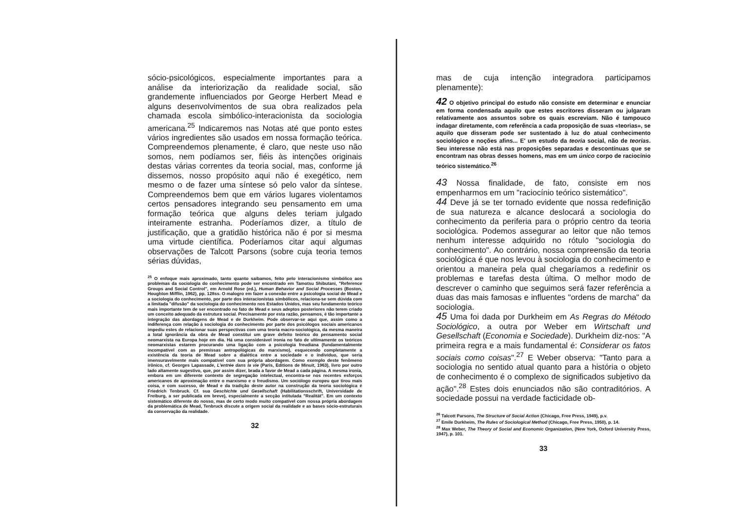sócio-psicológicos, especialmente importantes para a análise da interiorização da realidade social, são grandemente influenciados por George Herbert Mead e alguns desenvolvimentos de sua obra realizados pela chamada escola simbólico-interacionista da sociologia americana.<sup>25</sup> Indicaremos nas Notas até que ponto estes vários ingredientes são usados em nossa formação teórica. Compreendemos plenamente, é claro, que neste uso não somos, nem podíamos ser, fiéis às intenções originais destas várias correntes da teoria social, mas, conforme já dissemos, nosso propósito aqui não é exegético, nem mesmo o de fazer uma síntese só pelo valor da síntese. Compreendemos bem que em vários lugares violentamos certos pensadores integrando seu pensamento em uma formação teórica que alguns deles teriam julgado inteiramente estranha. Poderíamos dizer, a título de justificação, que a gratidão histórica não é por si mesma uma virtude científica. Poderíamos citar aqui algumas observações de Talcott Parsons (sobre cuja teoria temos sérias dúvidas,
<sup>25</sup> O enfoque mais aproximado, tanto quanto saibamos, feito pelo interacionismo simbólico aos problemas da sociologia do conhecimento pode ser encontrado em Tamotsu Shibutani, "Reference Groups and Social Control", em Arnold Rose (ed.), Human Behavior and Social Processes (Boston, Houghton Mifflin, 1962), pp. 128ss. O malogro em fazer a conexão entre a psicologia social de Mead e a sociologia do conhecimento, por parte dos interacionistas simbólicos, relaciona-se sem dúvida com a limitada "difusão" da sociologia do conhecimento nos Estados Unidos, mas seu fundamento teórico mais importante tem de ser encontrado no fato de Mead e seus adeptos posteriores não terem criado um conceito adequado da estrutura social. Precisamente por esta razão, pensamos, é tão importante a integração das abordagens de Mead e de Durkheim. Pode observar-se aqui que, assim como a indiferença com relação à sociologia do conhecimento por parte dos psicólogos sociais americanos impediu estes de relacionar suas perspectivas com uma teoria macro-sociológica, da mesma maneira a total ignorância da obra de Mead constitui um grave defeito teórico do pensamento social neomarxista na Europa hoje em dia. Há uma considerável ironia no fato de ultimamente os teóricos neomarxistas estarem procurando uma ligação com a psicologia freudiana (fundamentalmente incompatível com as premissas antropológicas do marxismo), esquecendo completamente a existência da teoria de Mead sobre a dialética entre a sociedade e o indivíduo, que seria imensuravelmente mais compatível com sua própria abordagem. Como exemplo deste fenômeno irônico, cf. Georges Lapassade, L'entrée dans la vie (Paris, Editions de Minuit, 1963), livro por outro lado altamente sugestivo, que, por assim dizer, brada a favor de Mead a cada página. A mesma ironia, embora em um diferente contexto de segregação intelectual, encontra-se nos recentes esforços americanos de aproximação entre o marxismo e o freudismo. Um sociólogo europeu que tirou mais coisa, e com sucesso, de Mead e da tradição deste autor na construção da teoria sociológica é Friedrich Tenbruck. Cf. sua Geschichte und Gesellschaft (Habilitationsschrift, Universidade de Freiburg, a ser publicada em breve), especialmente a secção intitulada "Realität". Em um contexto sistemático diferente do nosso, mas de certo modo muito compatível com nossa própria abordagem da problemática de Mead, Tenbruck discute a origem social da realidade e as bases sócio-estruturais da conservação da realidade.
32
mas de cuja intenção integradora participamos plenamente):
42 O objetivo principal do estudo não consiste em determinar e enunciar em forma condensada aquilo que estes escritores disseram ou julgaram relativamente aos assuntos sobre os quais escreviam. Não é tampouco indagar diretamente, com referência a cada proposição de suas «teorias», se aquilo que disseram pode ser sustentado à luz do atual conhecimento sociológico e noções afins... E' um estudo da teoria social, não de teorias. Seu interesse não está nas proposições separadas e descontínuas que se encontram nas obras desses homens, mas em um único corpo de raciocínio teórico sistemático.<sup>26</sup>
43 Nossa finalidade, de fato, consiste em nos empenharmos em um "raciocínio teórico sistemático".
44 Deve já se ter tornado evidente que nossa redefinição de sua natureza e alcance deslocará a sociologia do conhecimento da periferia para o próprio centro da teoria sociológica. Podemos assegurar ao leitor que não temos nenhum interesse adquirido no rótulo "sociologia do conhecimento". Ao contrário, nossa compreensão da teoria sociológica é que nos levou à sociologia do conhecimento e orientou a maneira pela qual chegaríamos a redefinir os problemas e tarefas desta última. O melhor modo de descrever o caminho que seguimos será fazer referência a duas das mais famosas e influentes "ordens de marcha" da sociologia.
45 Uma foi dada por Durkheim em As Regras do Método Sociológico, a outra por Weber em Wirtschaft und Gesellschaft (Economia e Sociedade). Durkheim diz-nos: "A primeira regra e a mais fundamental é: Considerar os fatos sociais como coisas".<sup>27</sup> E Weber observa: "Tanto para a sociologia no sentido atual quanto para a história o objeto de conhecimento é o complexo de significados subjetivo da ação".<sup>28</sup> Estes dois enunciados não são contraditórios. A sociedade possui na verdade facticidade ob-
<sup>26</sup> Talcott Parsons, The Structure of Social Action (Chicago, Free Press, 1949), p.v.
<sup>27</sup> Emile Durkheim, The Rules of Sociological Method (Chicago, Free Press, 1950), p. 14.
<sup>28</sup> Max Weber, The Theory of Social and Economic Organization, (New York, Oxford University Press, 1947), p. 101.
33